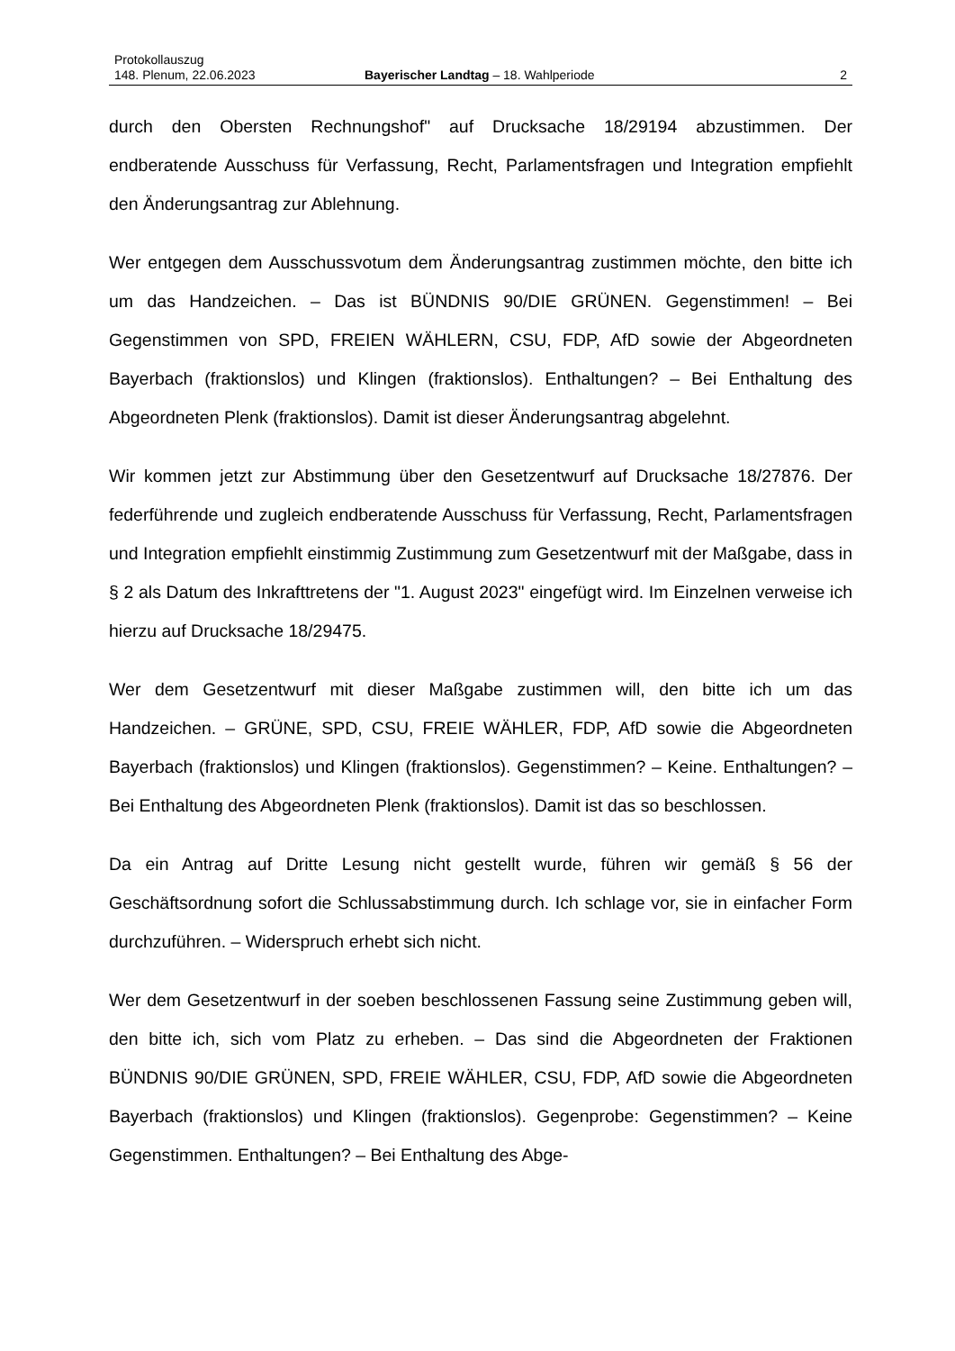Protokollauszug
148. Plenum, 22.06.2023 Bayerischer Landtag – 18. Wahlperiode 2
durch den Obersten Rechnungshof" auf Drucksache 18/29194 abzustimmen. Der endberatende Ausschuss für Verfassung, Recht, Parlamentsfragen und Integration empfiehlt den Änderungsantrag zur Ablehnung.
Wer entgegen dem Ausschussvotum dem Änderungsantrag zustimmen möchte, den bitte ich um das Handzeichen. – Das ist BÜNDNIS 90/DIE GRÜNEN. Gegenstimmen! – Bei Gegenstimmen von SPD, FREIEN WÄHLERN, CSU, FDP, AfD sowie der Abgeordneten Bayerbach (fraktionslos) und Klingen (fraktionslos). Enthaltungen? – Bei Enthaltung des Abgeordneten Plenk (fraktionslos). Damit ist dieser Änderungsantrag abgelehnt.
Wir kommen jetzt zur Abstimmung über den Gesetzentwurf auf Drucksache 18/27876. Der federführende und zugleich endberatende Ausschuss für Verfassung, Recht, Parlamentsfragen und Integration empfiehlt einstimmig Zustimmung zum Gesetzentwurf mit der Maßgabe, dass in § 2 als Datum des Inkrafttretens der "1. August 2023" eingefügt wird. Im Einzelnen verweise ich hierzu auf Drucksache 18/29475.
Wer dem Gesetzentwurf mit dieser Maßgabe zustimmen will, den bitte ich um das Handzeichen. – GRÜNE, SPD, CSU, FREIE WÄHLER, FDP, AfD sowie die Abgeordneten Bayerbach (fraktionslos) und Klingen (fraktionslos). Gegenstimmen? – Keine. Enthaltungen? – Bei Enthaltung des Abgeordneten Plenk (fraktionslos). Damit ist das so beschlossen.
Da ein Antrag auf Dritte Lesung nicht gestellt wurde, führen wir gemäß § 56 der Geschäftsordnung sofort die Schlussabstimmung durch. Ich schlage vor, sie in einfacher Form durchzuführen. – Widerspruch erhebt sich nicht.
Wer dem Gesetzentwurf in der soeben beschlossenen Fassung seine Zustimmung geben will, den bitte ich, sich vom Platz zu erheben. – Das sind die Abgeordneten der Fraktionen BÜNDNIS 90/DIE GRÜNEN, SPD, FREIE WÄHLER, CSU, FDP, AfD sowie die Abgeordneten Bayerbach (fraktionslos) und Klingen (fraktionslos). Gegenprobe: Gegenstimmen? – Keine Gegenstimmen. Enthaltungen? – Bei Enthaltung des Abge-